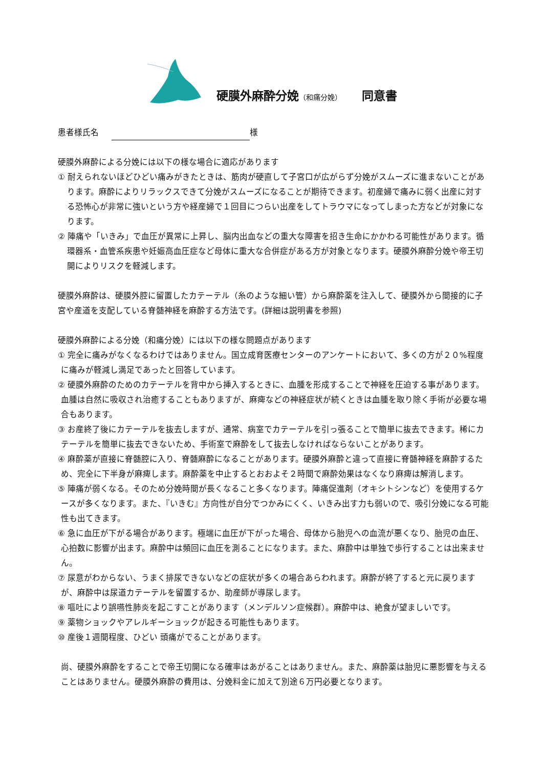硬膜外麻酔分娩（和痛分娩）　　同意書
患者様氏名 様
硬膜外麻酔による分娩には以下の様な場合に適応があります
① 耐えられないほどひどい痛みがきたときは、筋肉が硬直して子宮口が広がらず分娩がスムーズに進まないことがあります。麻酔によりリラックスできて分娩がスムーズになることが期待できます。初産婦で痛みに弱く出産に対する恐怖心が非常に強いという方や経産婦で１回目につらい出産をしてトラウマになってしまった方などが対象になります。
② 陣痛や「いきみ」で血圧が異常に上昇し、脳内出血などの重大な障害を招き生命にかかわる可能性があります。循環器系・血管系疾患や妊娠高血圧症など母体に重大な合併症がある方が対象となります。硬膜外麻酔分娩や帝王切開によりリスクを軽減します。
硬膜外麻酔は、硬膜外腔に留置したカテーテル（糸のような細い管）から麻酔薬を注入して、硬膜外から間接的に子宮や産道を支配している脊髄神経を麻酔する方法です。(詳細は説明書を参照)
硬膜外麻酔による分娩（和痛分娩）には以下の様な問題点があります
① 完全に痛みがなくなるわけではありません。国立成育医療センターのアンケートにおいて、多くの方が２０%程度に痛みが軽減し満足であったと回答しています。
② 硬膜外麻酔のためのカテーテルを背中から挿入するときに、血腫を形成することで神経を圧迫する事があります。血腫は自然に吸収され治癒することもありますが、麻痺などの神経症状が続くときは血腫を取り除く手術が必要な場合もあります。
③ お産終了後にカテーテルを抜去しますが、通常、病室でカテーテルを引っ張ることで簡単に抜去できます。稀にカテーテルを簡単に抜去できないため、手術室で麻酔をして抜去しなければならないことがあります。
④ 麻酔薬が直接に脊髄腔に入り、脊髄麻酔になることがあります。硬膜外麻酔と違って直接に脊髄神経を麻酔するため、完全に下半身が麻痺します。麻酔薬を中止するとおおよそ２時間で麻酔効果はなくなり麻痺は解消します。
⑤ 陣痛が弱くなる。そのため分娩時間が長くなること多くなります。陣痛促進剤（オキシトシンなど）を使用するケースが多くなります。また、『いきむ』方向性が自分でつかみにくく、いきみ出す力も弱いので、吸引分娩になる可能性も出てきます。
⑥ 急に血圧が下がる場合があります。極端に血圧が下がった場合、母体から胎児への血流が悪くなり、胎児の血圧、心拍数に影響が出ます。麻酔中は頻回に血圧を測ることになります。また、麻酔中は単独で歩行することは出来ません。
⑦ 尿意がわからない、うまく排尿できないなどの症状が多くの場合あらわれます。麻酔が終了すると元に戻りますが、麻酔中は尿道カテーテルを留置するか、助産師が導尿します。
⑧ 嘔吐により誤嚥性肺炎を起こすことがあります（メンデルソン症候群）。麻酔中は、絶食が望ましいです。
⑨ 薬物ショックやアレルギーショックが起きる可能性もあります。
⑩ 産後１週間程度、ひどい 頭痛がでることがあります。
尚、硬膜外麻酔をすることで帝王切開になる確率はあがることはありません。また、麻酔薬は胎児に悪影響を与えることはありません。硬膜外麻酔の費用は、分娩料金に加えて別途６万円必要となります。